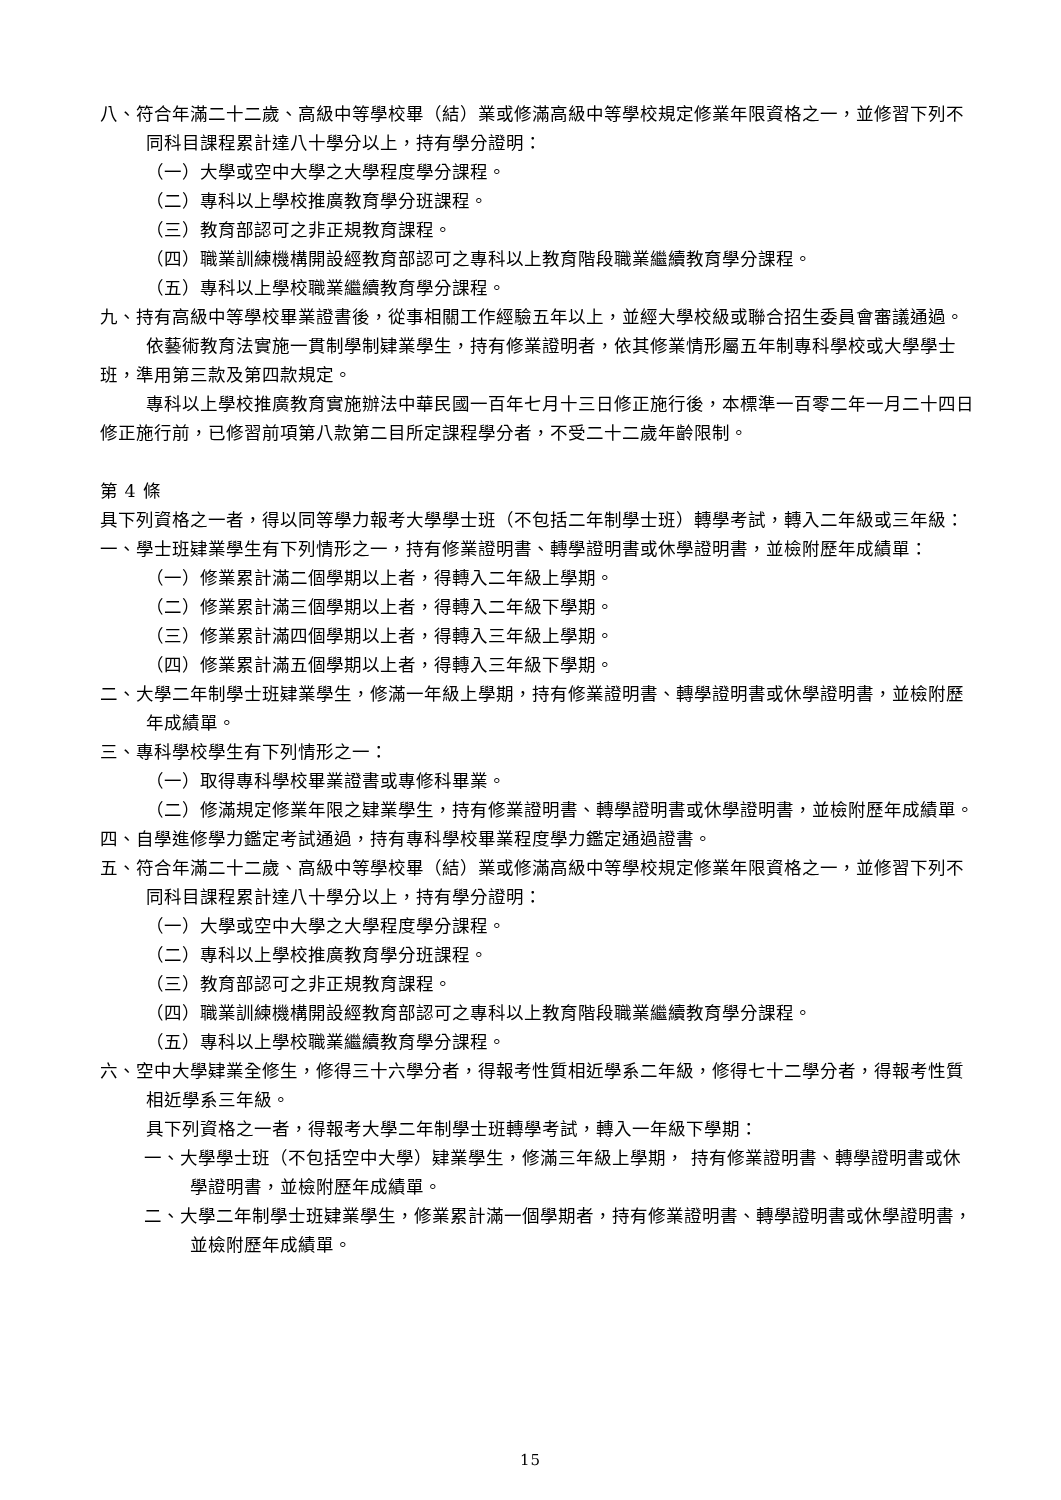八、符合年滿二十二歲、高級中等學校畢（結）業或修滿高級中等學校規定修業年限資格之一，並修習下列不同科目課程累計達八十學分以上，持有學分證明：
（一）大學或空中大學之大學程度學分課程。
（二）專科以上學校推廣教育學分班課程。
（三）教育部認可之非正規教育課程。
（四）職業訓練機構開設經教育部認可之專科以上教育階段職業繼續教育學分課程。
（五）專科以上學校職業繼續教育學分課程。
九、持有高級中等學校畢業證書後，從事相關工作經驗五年以上，並經大學校級或聯合招生委員會審議通過。
依藝術教育法實施一貫制學制肄業學生，持有修業證明者，依其修業情形屬五年制專科學校或大學學士班，準用第三款及第四款規定。
專科以上學校推廣教育實施辦法中華民國一百年七月十三日修正施行後，本標準一百零二年一月二十四日修正施行前，已修習前項第八款第二目所定課程學分者，不受二十二歲年齡限制。
第 4 條
具下列資格之一者，得以同等學力報考大學學士班（不包括二年制學士班）轉學考試，轉入二年級或三年級：
一、學士班肄業學生有下列情形之一，持有修業證明書、轉學證明書或休學證明書，並檢附歷年成績單：
（一）修業累計滿二個學期以上者，得轉入二年級上學期。
（二）修業累計滿三個學期以上者，得轉入二年級下學期。
（三）修業累計滿四個學期以上者，得轉入三年級上學期。
（四）修業累計滿五個學期以上者，得轉入三年級下學期。
二、大學二年制學士班肄業學生，修滿一年級上學期，持有修業證明書、轉學證明書或休學證明書，並檢附歷年成績單。
三、專科學校學生有下列情形之一：
（一）取得專科學校畢業證書或專修科畢業。
（二）修滿規定修業年限之肄業學生，持有修業證明書、轉學證明書或休學證明書，並檢附歷年成績單。
四、自學進修學力鑑定考試通過，持有專科學校畢業程度學力鑑定通過證書。
五、符合年滿二十二歲、高級中等學校畢（結）業或修滿高級中等學校規定修業年限資格之一，並修習下列不同科目課程累計達八十學分以上，持有學分證明：
（一）大學或空中大學之大學程度學分課程。
（二）專科以上學校推廣教育學分班課程。
（三）教育部認可之非正規教育課程。
（四）職業訓練機構開設經教育部認可之專科以上教育階段職業繼續教育學分課程。
（五）專科以上學校職業繼續教育學分課程。
六、空中大學肄業全修生，修得三十六學分者，得報考性質相近學系二年級，修得七十二學分者，得報考性質相近學系三年級。
具下列資格之一者，得報考大學二年制學士班轉學考試，轉入一年級下學期：
一、大學學士班（不包括空中大學）肄業學生，修滿三年級上學期， 持有修業證明書、轉學證明書或休學證明書，並檢附歷年成績單。
二、大學二年制學士班肄業學生，修業累計滿一個學期者，持有修業證明書、轉學證明書或休學證明書，並檢附歷年成績單。
15